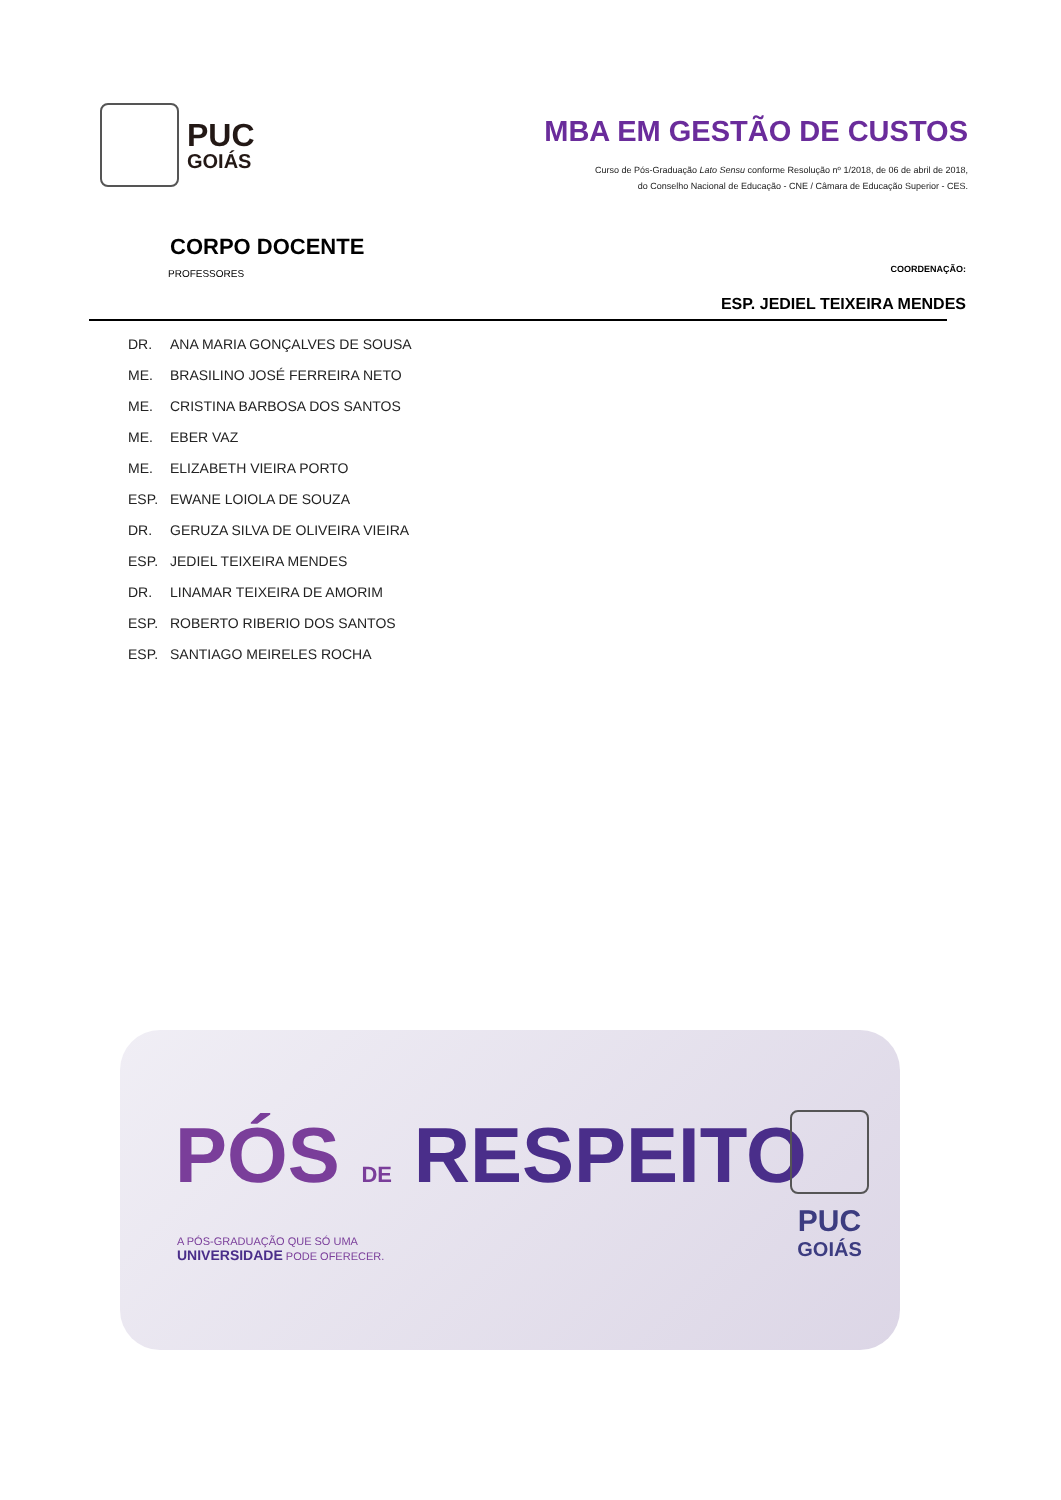PUC
GOIÁS
MBA EM GESTÃO DE CUSTOS
Curso de Pós-Graduação Lato Sensu conforme Resolução nº 1/2018, de 06 de abril de 2018,
do Conselho Nacional de Educação - CNE / Câmara de Educação Superior - CES.
CORPO DOCENTE
PROFESSORES
COORDENAÇÃO:
ESP. JEDIEL TEIXEIRA MENDES
DR. ANA MARIA GONÇALVES DE SOUSA
ME. BRASILINO JOSÉ FERREIRA NETO
ME. CRISTINA BARBOSA DOS SANTOS
ME. EBER VAZ
ME. ELIZABETH VIEIRA PORTO
ESP. EWANE LOIOLA DE SOUZA
DR. GERUZA SILVA DE OLIVEIRA VIEIRA
ESP. JEDIEL TEIXEIRA MENDES
DR. LINAMAR TEIXEIRA DE AMORIM
ESP. ROBERTO RIBERIO DOS SANTOS
ESP. SANTIAGO MEIRELES ROCHA
PÓS DE RESPEITO
A PÓS-GRADUAÇÃO QUE SÓ UMA
UNIVERSIDADE PODE OFERECER.
PUC
GOIÁS